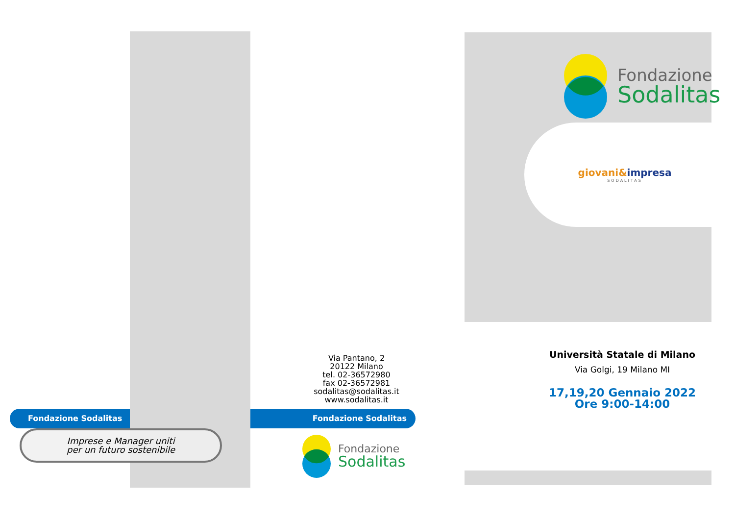Fondazione
Sodalitas
giovani&impresa
SODALITAS
Via Pantano, 2
20122 Milano
tel. 02-36572980
fax 02-36572981
sodalitas@sodalitas.it
www.sodalitas.it
Fondazione Sodalitas Fondazione Sodalitas
Imprese e Manager uniti
per un futuro sostenibile
Fondazione
Sodalitas
Università Statale di Milano
Via Golgi, 19 Milano MI
17,19,20 Gennaio 2022
Ore 9:00-14:00